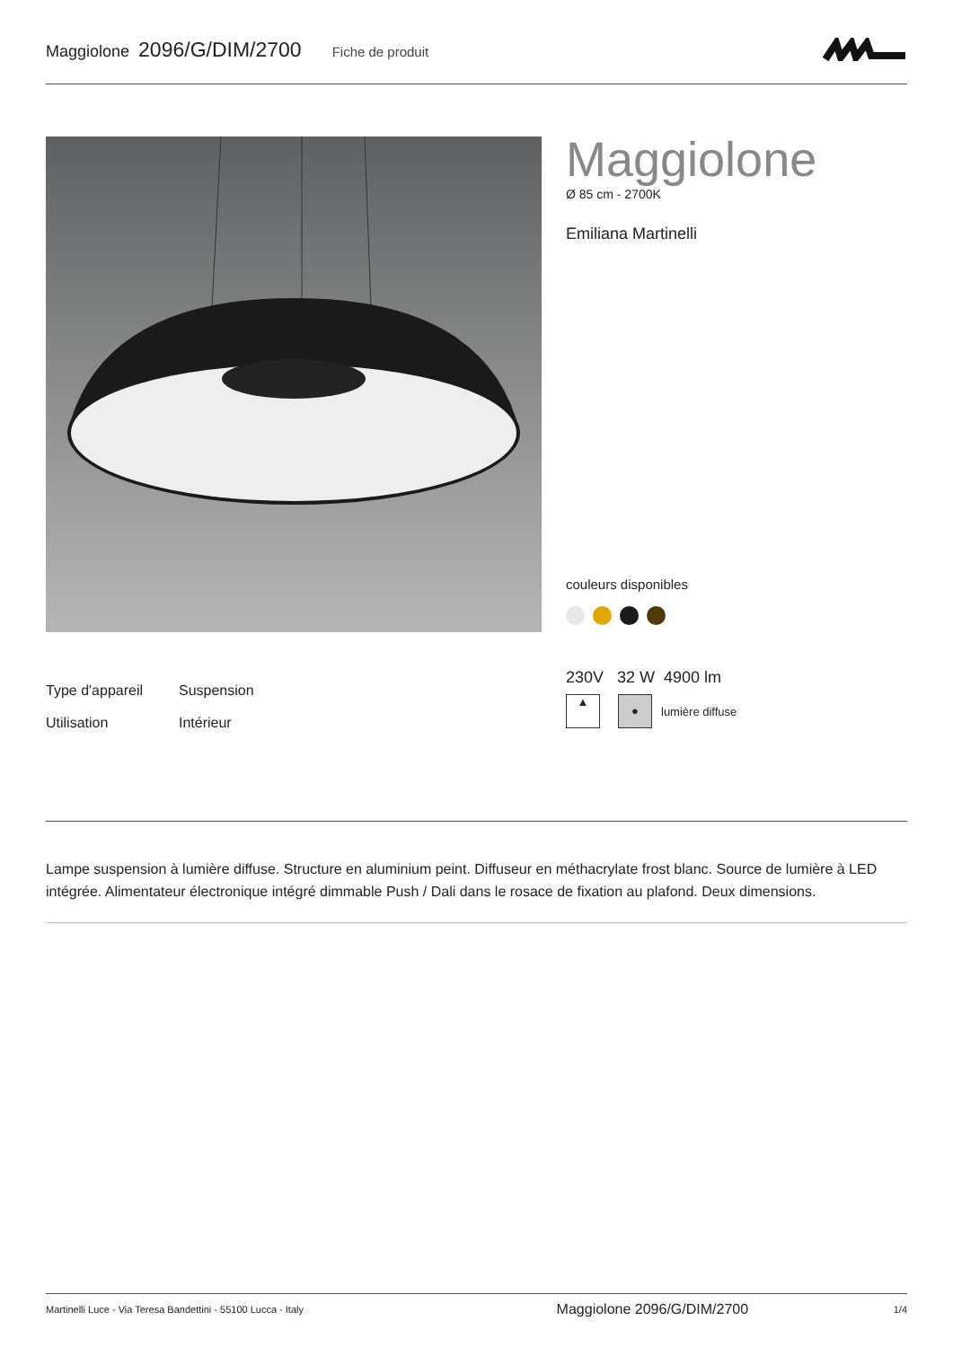Maggiolone 2096/G/DIM/2700 Fiche de produit
Maggiolone
Ø 85 cm - 2700K
Emiliana Martinelli
couleurs disponibles
Type d'appareil Suspension
Utilisation Intérieur
230V 32 W 4900 lm
▲ ● lumière diffuse
Lampe suspension à lumière diffuse. Structure en aluminium peint. Diffuseur en méthacrylate frost blanc. Source de lumière à LED intégrée. Alimentateur électronique intégré dimmable Push / Dali dans le rosace de fixation au plafond. Deux dimensions.
Martinelli Luce - Via Teresa Bandettini - 55100 Lucca - Italy Maggiolone 2096/G/DIM/2700 1/4